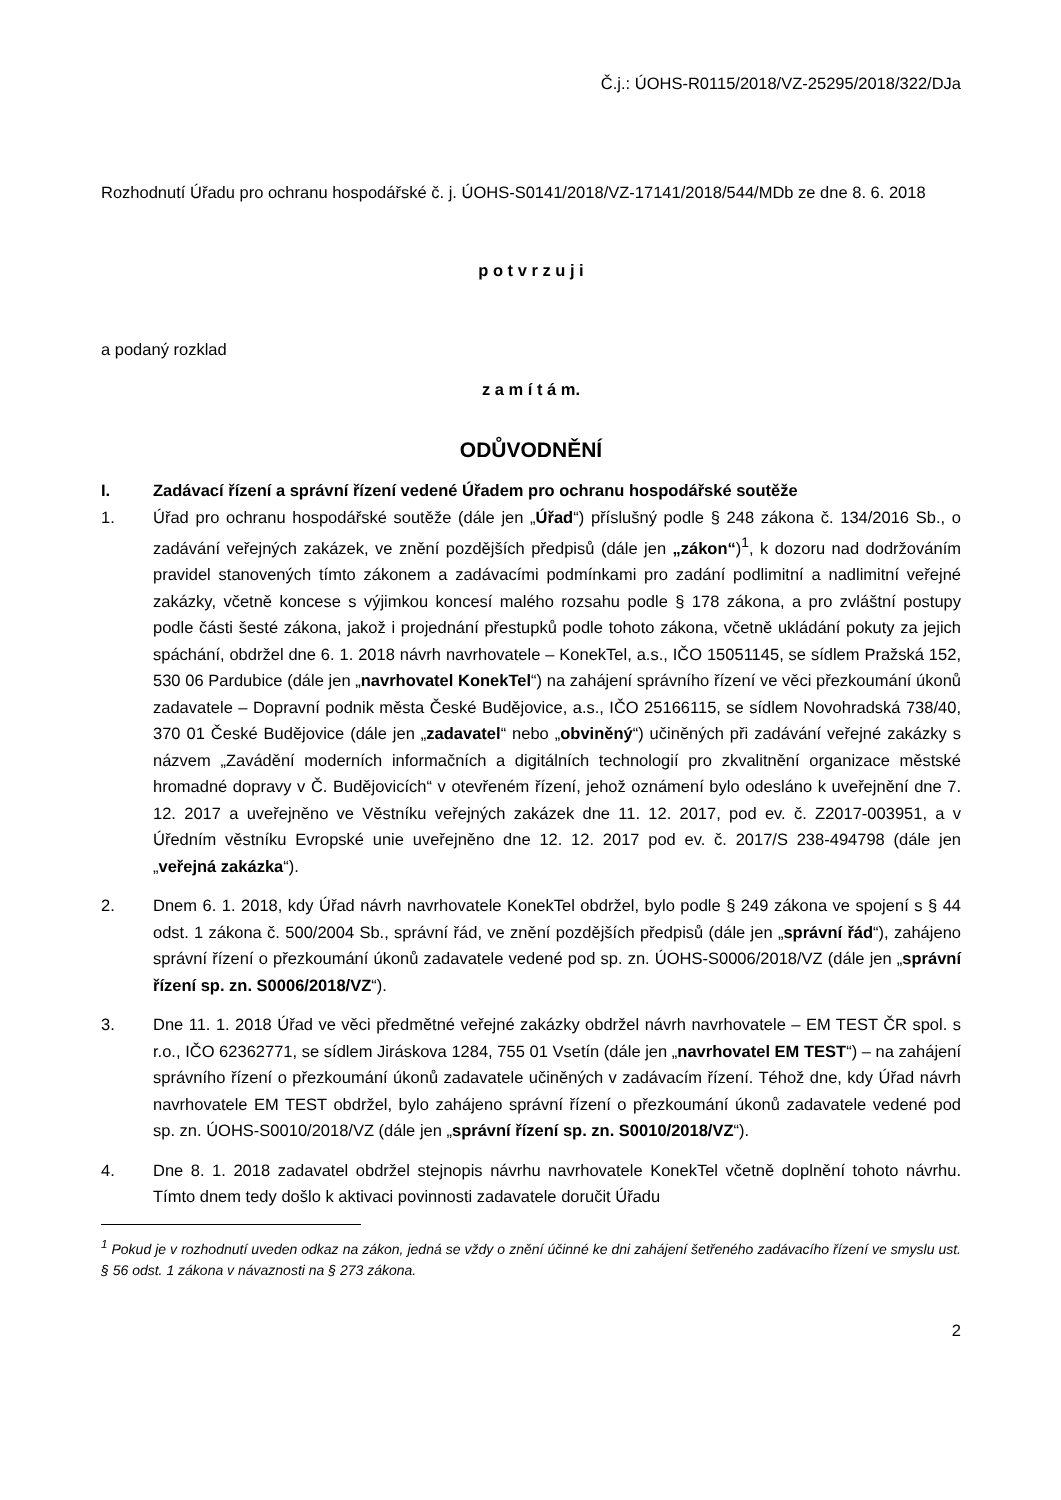Č.j.: ÚOHS-R0115/2018/VZ-25295/2018/322/DJa
Rozhodnutí Úřadu pro ochranu hospodářské č. j. ÚOHS-S0141/2018/VZ-17141/2018/544/MDb ze dne 8. 6. 2018
p o t v r z u j i
a podaný rozklad
z a m í t á m.
ODŮVODNĚNÍ
I. Zadávací řízení a správní řízení vedené Úřadem pro ochranu hospodářské soutěže
1. Úřad pro ochranu hospodářské soutěže (dále jen „Úřad“) příslušný podle § 248 zákona č. 134/2016 Sb., o zadávání veřejných zakázek, ve znění pozdějších předpisů (dále jen „zákon“)<sup>1</sup>, k dozoru nad dodržováním pravidel stanovených tímto zákonem a zadávacími podmínkami pro zadání podlimitní a nadlimitní veřejné zakázky, včetně koncese s výjimkou koncesí malého rozsahu podle § 178 zákona, a pro zvláštní postupy podle části šesté zákona, jakož i projednání přestupků podle tohoto zákona, včetně ukládání pokuty za jejich spáchání, obdržel dne 6. 1. 2018 návrh navrhovatele – KonekTel, a.s., IČO 15051145, se sídlem Pražská 152, 530 06 Pardubice (dále jen „navrhovatel KonekTel“) na zahájení správního řízení ve věci přezkoumání úkonů zadavatele – Dopravní podnik města České Budějovice, a.s., IČO 25166115, se sídlem Novohradská 738/40, 370 01 České Budějovice (dále jen „zadavatel“ nebo „obviněný“) učiněných při zadávání veřejné zakázky s názvem „Zavádění moderních informačních a digitálních technologií pro zkvalitnění organizace městské hromadné dopravy v Č. Budějovicích“ v otevřeném řízení, jehož oznámení bylo odesláno k uveřejnění dne 7. 12. 2017 a uveřejněno ve Věstníku veřejných zakázek dne 11. 12. 2017, pod ev. č. Z2017-003951, a v Úředním věstníku Evropské unie uveřejněno dne 12. 12. 2017 pod ev. č. 2017/S 238-494798 (dále jen „veřejná zakázka“).
2. Dnem 6. 1. 2018, kdy Úřad návrh navrhovatele KonekTel obdržel, bylo podle § 249 zákona ve spojení s § 44 odst. 1 zákona č. 500/2004 Sb., správní řád, ve znění pozdějších předpisů (dále jen „správní řád“), zahájeno správní řízení o přezkoumání úkonů zadavatele vedené pod sp. zn. ÚOHS-S0006/2018/VZ (dále jen „správní řízení sp. zn. S0006/2018/VZ“).
3. Dne 11. 1. 2018 Úřad ve věci předmětné veřejné zakázky obdržel návrh navrhovatele – EM TEST ČR spol. s r.o., IČO 62362771, se sídlem Jiráskova 1284, 755 01 Vsetín (dále jen „navrhovatel EM TEST“) – na zahájení správního řízení o přezkoumání úkonů zadavatele učiněných v zadávacím řízení. Téhož dne, kdy Úřad návrh navrhovatele EM TEST obdržel, bylo zahájeno správní řízení o přezkoumání úkonů zadavatele vedené pod sp. zn. ÚOHS-S0010/2018/VZ (dále jen „správní řízení sp. zn. S0010/2018/VZ“).
4. Dne 8. 1. 2018 zadavatel obdržel stejnopis návrhu navrhovatele KonekTel včetně doplnění tohoto návrhu. Tímto dnem tedy došlo k aktivaci povinnosti zadavatele doručit Úřadu
<sup>1</sup> Pokud je v rozhodnutí uveden odkaz na zákon, jedná se vždy o znění účinné ke dni zahájení šetřeného zadávacího řízení ve smyslu ust. § 56 odst. 1 zákona v návaznosti na § 273 zákona.
2